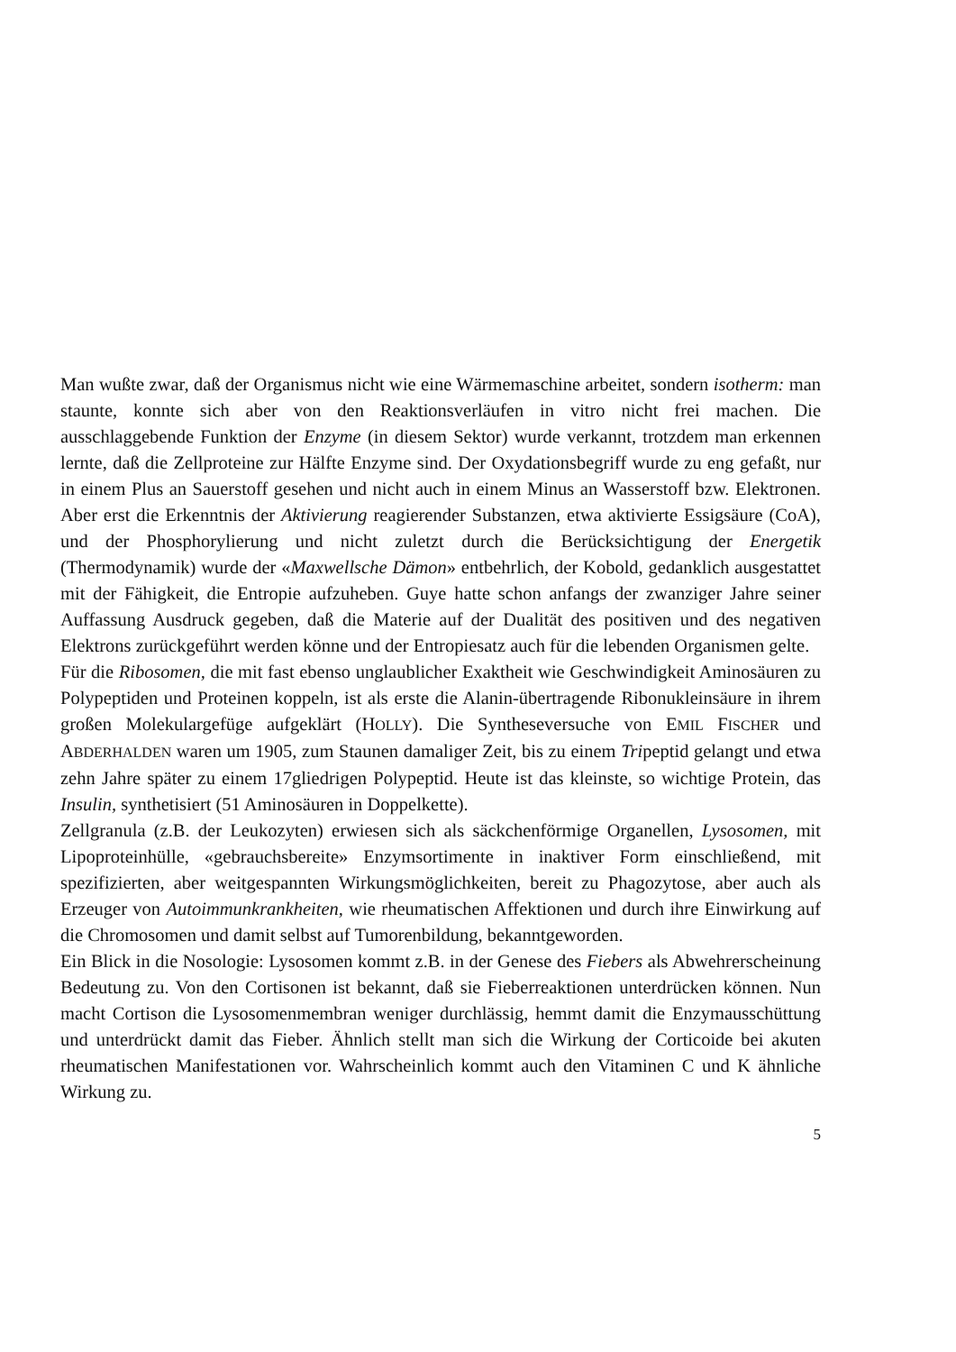Man wußte zwar, daß der Organismus nicht wie eine Wärmemaschine arbeitet, sondern isotherm: man staunte, konnte sich aber von den Reaktionsverläufen in vitro nicht frei machen. Die ausschlaggebende Funktion der Enzyme (in diesem Sektor) wurde verkannt, trotzdem man erkennen lernte, daß die Zellproteine zur Hälfte Enzyme sind. Der Oxydationsbegriff wurde zu eng gefaßt, nur in einem Plus an Sauerstoff gesehen und nicht auch in einem Minus an Wasserstoff bzw. Elektronen. Aber erst die Erkenntnis der Aktivierung reagierender Substanzen, etwa aktivierte Essigsäure (CoA), und der Phosphorylierung und nicht zuletzt durch die Berücksichtigung der Energetik (Thermodynamik) wurde der «Maxwellsche Dämon» entbehrlich, der Kobold, gedanklich ausgestattet mit der Fähigkeit, die Entropie aufzuheben. Guye hatte schon anfangs der zwanziger Jahre seiner Auffassung Ausdruck gegeben, daß die Materie auf der Dualität des positiven und des negativen Elektrons zurückgeführt werden könne und der Entropiesatz auch für die lebenden Organismen gelte.
Für die Ribosomen, die mit fast ebenso unglaublicher Exaktheit wie Geschwindigkeit Aminosäuren zu Polypeptiden und Proteinen koppeln, ist als erste die Alanin-übertragende Ribonukleinsäure in ihrem großen Molekulargefüge aufgeklärt (HOLLY). Die Syntheseversuche von EMIL FISCHER und ABDERHALDEN waren um 1905, zum Staunen damaliger Zeit, bis zu einem Tripeptid gelangt und etwa zehn Jahre später zu einem 17gliedrigen Polypeptid. Heute ist das kleinste, so wichtige Protein, das Insulin, synthetisiert (51 Aminosäuren in Doppelkette).
Zellgranula (z.B. der Leukozyten) erwiesen sich als säckchenförmige Organellen, Lysosomen, mit Lipoproteinhülle, «gebrauchsbereite» Enzymsortimente in inaktiver Form einschließend, mit spezifizierten, aber weitgespannten Wirkungsmöglichkeiten, bereit zu Phagozytose, aber auch als Erzeuger von Autoimmunkrankheiten, wie rheumatischen Affektionen und durch ihre Einwirkung auf die Chromosomen und damit selbst auf Tumorenbildung, bekanntgeworden.
Ein Blick in die Nosologie: Lysosomen kommt z.B. in der Genese des Fiebers als Abwehrerscheinung Bedeutung zu. Von den Cortisonen ist bekannt, daß sie Fieberreaktionen unterdrücken können. Nun macht Cortison die Lysosomenmembran weniger durchlässig, hemmt damit die Enzymausschüttung und unterdrückt damit das Fieber. Ähnlich stellt man sich die Wirkung der Corticoide bei akuten rheumatischen Manifestationen vor. Wahrscheinlich kommt auch den Vitaminen C und K ähnliche Wirkung zu.
5